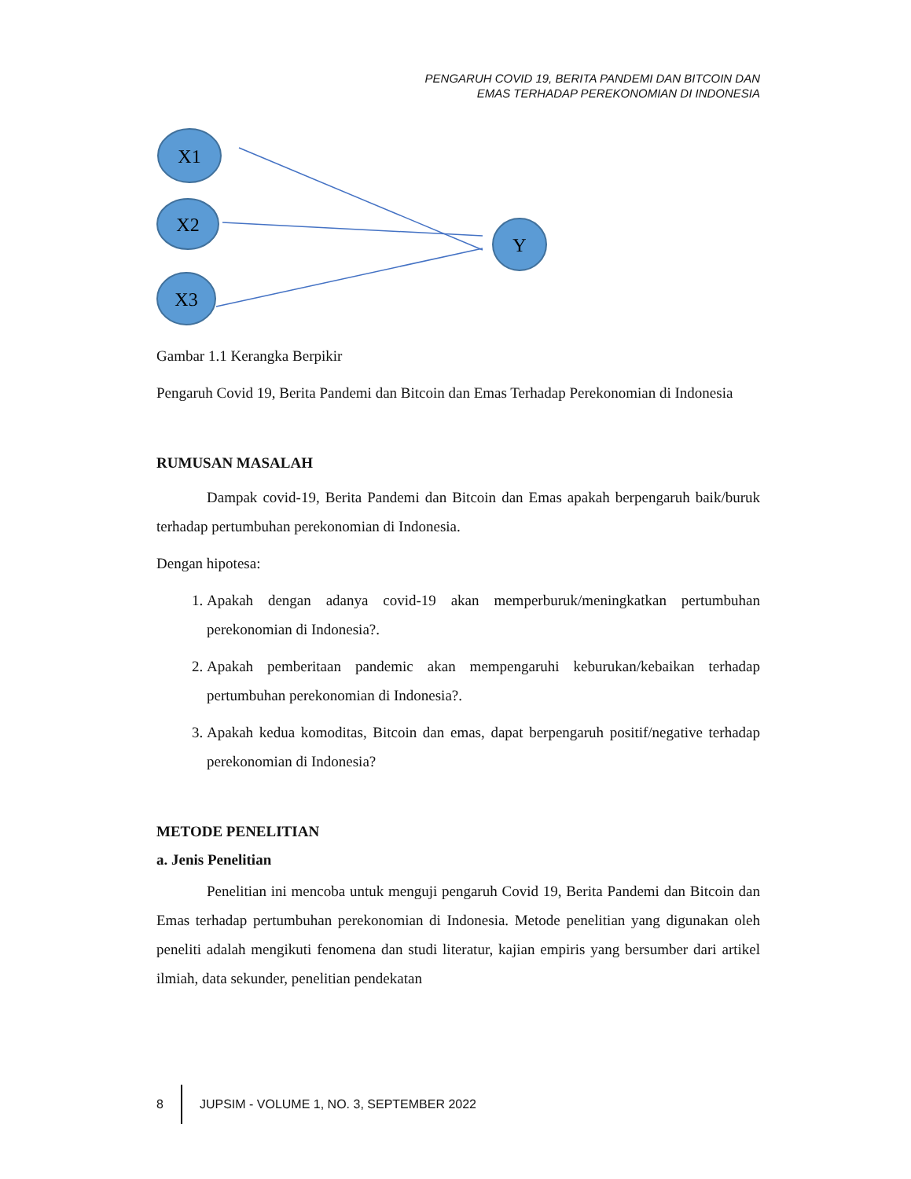PENGARUH COVID 19, BERITA PANDEMI DAN BITCOIN DAN
EMAS TERHADAP PEREKONOMIAN DI INDONESIA
X1
X2
X3
Y
Gambar 1.1 Kerangka Berpikir
Pengaruh Covid 19, Berita Pandemi dan Bitcoin dan Emas Terhadap Perekonomian di Indonesia
RUMUSAN MASALAH
Dampak covid-19, Berita Pandemi dan Bitcoin dan Emas apakah berpengaruh baik/buruk terhadap pertumbuhan perekonomian di Indonesia.
Dengan hipotesa:
1. Apakah dengan adanya covid-19 akan memperburuk/meningkatkan pertumbuhan perekonomian di Indonesia?.
2. Apakah pemberitaan pandemic akan mempengaruhi keburukan/kebaikan terhadap pertumbuhan perekonomian di Indonesia?.
3. Apakah kedua komoditas, Bitcoin dan emas, dapat berpengaruh positif/negative terhadap perekonomian di Indonesia?
METODE PENELITIAN
a. Jenis Penelitian
Penelitian ini mencoba untuk menguji pengaruh Covid 19, Berita Pandemi dan Bitcoin dan Emas terhadap pertumbuhan perekonomian di Indonesia. Metode penelitian yang digunakan oleh peneliti adalah mengikuti fenomena dan studi literatur, kajian empiris yang bersumber dari artikel ilmiah, data sekunder, penelitian pendekatan
8
JUPSIM - VOLUME 1, NO. 3, SEPTEMBER 2022